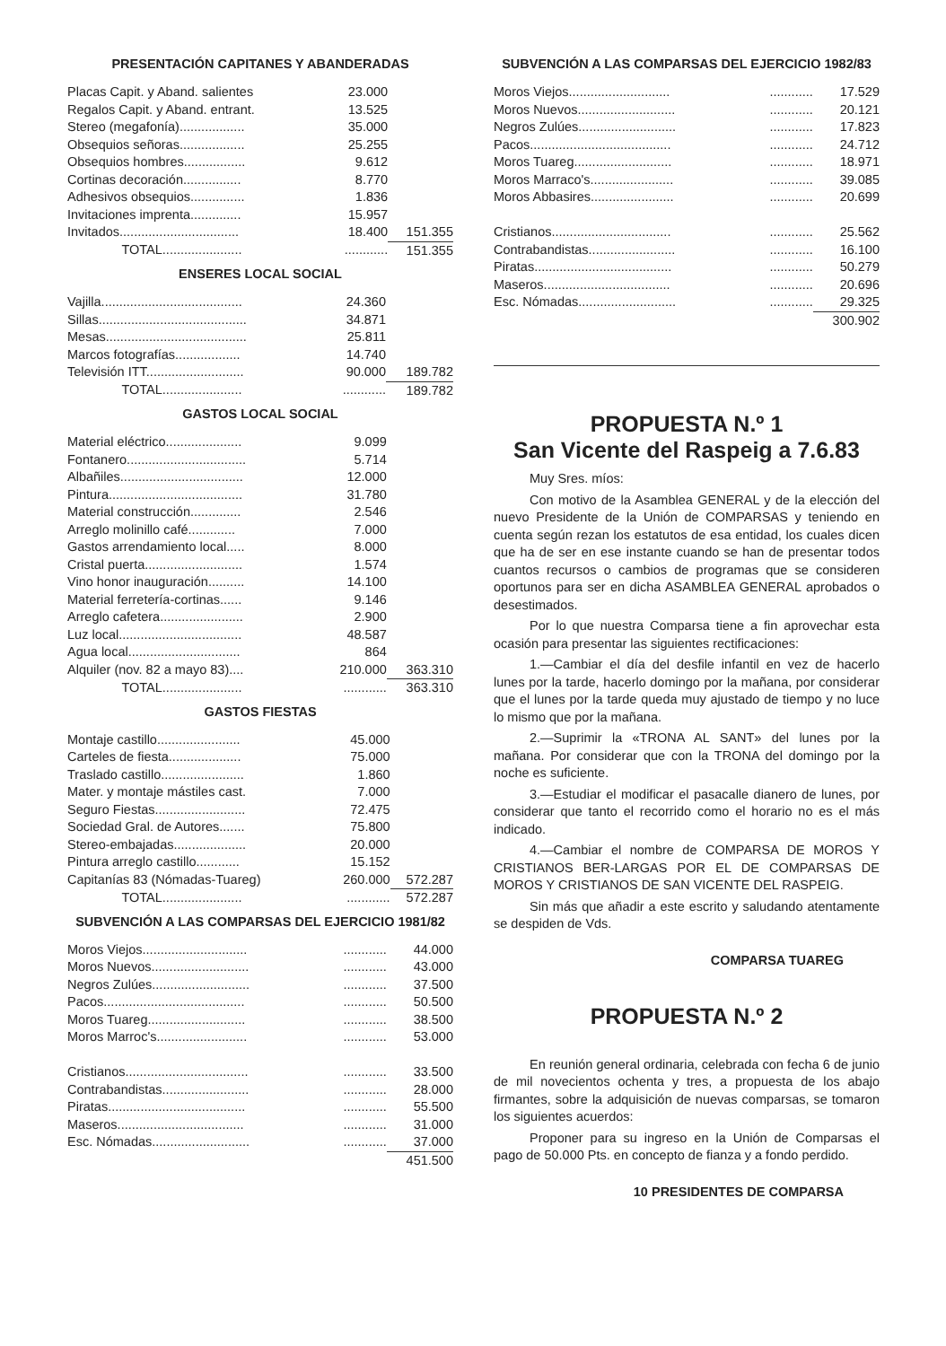PRESENTACIÓN CAPITANES Y ABANDERADAS
| Placas Capit. y Aband. salientes | 23.000 | |
| Regalos Capit. y Aband. entrant. | 13.525 | |
| Stereo (megafonía).................. | 35.000 | |
| Obsequios señoras.................. | 25.255 | |
| Obsequios hombres................. | 9.612 | |
| Cortinas decoración................ | 8.770 | |
| Adhesivos obsequios............... | 1.836 | |
| Invitaciones imprenta.............. | 15.957 | |
| Invitados................................. | 18.400 | 151.355 |
| TOTAL...................... | ............ | 151.355 |
ENSERES LOCAL SOCIAL
| Vajilla....................................... | 24.360 | |
| Sillas......................................... | 34.871 | |
| Mesas....................................... | 25.811 | |
| Marcos fotografías.................. | 14.740 | |
| Televisión ITT........................... | 90.000 | 189.782 |
| TOTAL...................... | ............ | 189.782 |
GASTOS LOCAL SOCIAL
| Material eléctrico..................... | 9.099 | |
| Fontanero................................. | 5.714 | |
| Albañiles.................................. | 12.000 | |
| Pintura..................................... | 31.780 | |
| Material construcción.............. | 2.546 | |
| Arreglo molinillo café............. | 7.000 | |
| Gastos arrendamiento local..... | 8.000 | |
| Cristal puerta........................... | 1.574 | |
| Vino honor inauguración.......... | 14.100 | |
| Material ferretería-cortinas...... | 9.146 | |
| Arreglo cafetera....................... | 2.900 | |
| Luz local.................................. | 48.587 | |
| Agua local............................... | 864 | |
| Alquiler (nov. 82 a mayo 83).... | 210.000 | 363.310 |
| TOTAL...................... | ............ | 363.310 |
GASTOS FIESTAS
| Montaje castillo....................... | 45.000 | |
| Carteles de fiesta.................... | 75.000 | |
| Traslado castillo....................... | 1.860 | |
| Mater. y montaje mástiles cast. | 7.000 | |
| Seguro Fiestas......................... | 72.475 | |
| Sociedad Gral. de Autores....... | 75.800 | |
| Stereo-embajadas.................... | 20.000 | |
| Pintura arreglo castillo............ | 15.152 | |
| Capitanías 83 (Nómadas-Tuareg) | 260.000 | 572.287 |
| TOTAL...................... | ............ | 572.287 |
SUBVENCIÓN A LAS COMPARSAS DEL EJERCICIO 1981/82
| Moros Viejos............................. | ............ | 44.000 |
| Moros Nuevos........................... | ............ | 43.000 |
| Negros Zulúes........................... | ............ | 37.500 |
| Pacos....................................... | ............ | 50.500 |
| Moros Tuareg........................... | ............ | 38.500 |
| Moros Marroc's......................... | ............ | 53.000 |
| Cristianos.................................. | ............ | 33.500 |
| Contrabandistas........................ | ............ | 28.000 |
| Piratas...................................... | ............ | 55.500 |
| Maseros................................... | ............ | 31.000 |
| Esc. Nómadas........................... | ............ | 37.000 |
| | | 451.500 |
SUBVENCIÓN A LAS COMPARSAS DEL EJERCICIO 1982/83
| Moros Viejos............................ | ............ | 17.529 |
| Moros Nuevos........................... | ............ | 20.121 |
| Negros Zulúes........................... | ............ | 17.823 |
| Pacos....................................... | ............ | 24.712 |
| Moros Tuareg........................... | ............ | 18.971 |
| Moros Marraco's....................... | ............ | 39.085 |
| Moros Abbasires....................... | ............ | 20.699 |
| Cristianos................................. | ............ | 25.562 |
| Contrabandistas........................ | ............ | 16.100 |
| Piratas...................................... | ............ | 50.279 |
| Maseros................................... | ............ | 20.696 |
| Esc. Nómadas........................... | ............ | 29.325 |
| | | 300.902 |
PROPUESTA N.º 1
San Vicente del Raspeig a 7.6.83
Muy Sres. míos:
Con motivo de la Asamblea GENERAL y de la elección del nuevo Presidente de la Unión de COMPARSAS y teniendo en cuenta según rezan los estatutos de esa entidad, los cuales dicen que ha de ser en ese instante cuando se han de presentar todos cuantos recursos o cambios de programas que se consideren oportunos para ser en dicha ASAMBLEA GENERAL aprobados o desestimados.
Por lo que nuestra Comparsa tiene a fin aprovechar esta ocasión para presentar las siguientes rectificaciones:
1.—Cambiar el día del desfile infantil en vez de hacerlo lunes por la tarde, hacerlo domingo por la mañana, por considerar que el lunes por la tarde queda muy ajustado de tiempo y no luce lo mismo que por la mañana.
2.—Suprimir la «TRONA AL SANT» del lunes por la mañana. Por considerar que con la TRONA del domingo por la noche es suficiente.
3.—Estudiar el modificar el pasacalle dianero de lunes, por considerar que tanto el recorrido como el horario no es el más indicado.
4.—Cambiar el nombre de COMPARSA DE MOROS Y CRISTIANOS BER-LARGAS POR EL DE COMPARSAS DE MOROS Y CRISTIANOS DE SAN VICENTE DEL RASPEIG.
Sin más que añadir a este escrito y saludando atentamente se despiden de Vds.
COMPARSA TUAREG
PROPUESTA N.º 2
En reunión general ordinaria, celebrada con fecha 6 de junio de mil novecientos ochenta y tres, a propuesta de los abajo firmantes, sobre la adquisición de nuevas comparsas, se tomaron los siguientes acuerdos:
Proponer para su ingreso en la Unión de Comparsas el pago de 50.000 Pts. en concepto de fianza y a fondo perdido.
10 PRESIDENTES DE COMPARSA